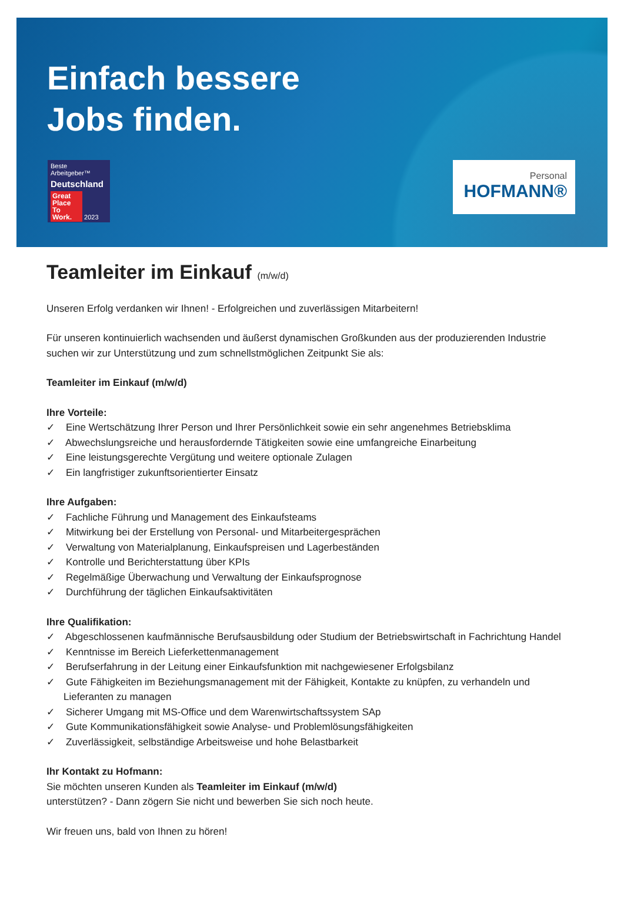Einfach bessere
Jobs finden.
Beste Arbeitgeber™
Deutschland
Great Place To Work. 2023
Personal
HOFMANN®
Teamleiter im Einkauf (m/w/d)
Unseren Erfolg verdanken wir Ihnen! - Erfolgreichen und zuverlässigen Mitarbeitern!
Für unseren kontinuierlich wachsenden und äußerst dynamischen Großkunden aus der produzierenden Industrie suchen wir zur Unterstützung und zum schnellstmöglichen Zeitpunkt Sie als:
Teamleiter im Einkauf (m/w/d)
Ihre Vorteile:
✓ Eine Wertschätzung Ihrer Person und Ihrer Persönlichkeit sowie ein sehr angenehmes Betriebsklima
✓ Abwechslungsreiche und herausfordernde Tätigkeiten sowie eine umfangreiche Einarbeitung
✓ Eine leistungsgerechte Vergütung und weitere optionale Zulagen
✓ Ein langfristiger zukunftsorientierter Einsatz
Ihre Aufgaben:
✓ Fachliche Führung und Management des Einkaufsteams
✓ Mitwirkung bei der Erstellung von Personal- und Mitarbeitergesprächen
✓ Verwaltung von Materialplanung, Einkaufspreisen und Lagerbeständen
✓ Kontrolle und Berichterstattung über KPIs
✓ Regelmäßige Überwachung und Verwaltung der Einkaufsprognose
✓ Durchführung der täglichen Einkaufsaktivitäten
Ihre Qualifikation:
✓ Abgeschlossenen kaufmännische Berufsausbildung oder Studium der Betriebswirtschaft in Fachrichtung Handel
✓ Kenntnisse im Bereich Lieferkettenmanagement
✓ Berufserfahrung in der Leitung einer Einkaufsfunktion mit nachgewiesener Erfolgsbilanz
✓ Gute Fähigkeiten im Beziehungsmanagement mit der Fähigkeit, Kontakte zu knüpfen, zu verhandeln und Lieferanten zu managen
✓ Sicherer Umgang mit MS-Office und dem Warenwirtschaftssystem SAp
✓ Gute Kommunikationsfähigkeit sowie Analyse- und Problemlösungsfähigkeiten
✓ Zuverlässigkeit, selbständige Arbeitsweise und hohe Belastbarkeit
Ihr Kontakt zu Hofmann:
Sie möchten unseren Kunden als Teamleiter im Einkauf (m/w/d)
unterstützen? - Dann zögern Sie nicht und bewerben Sie sich noch heute.
Wir freuen uns, bald von Ihnen zu hören!